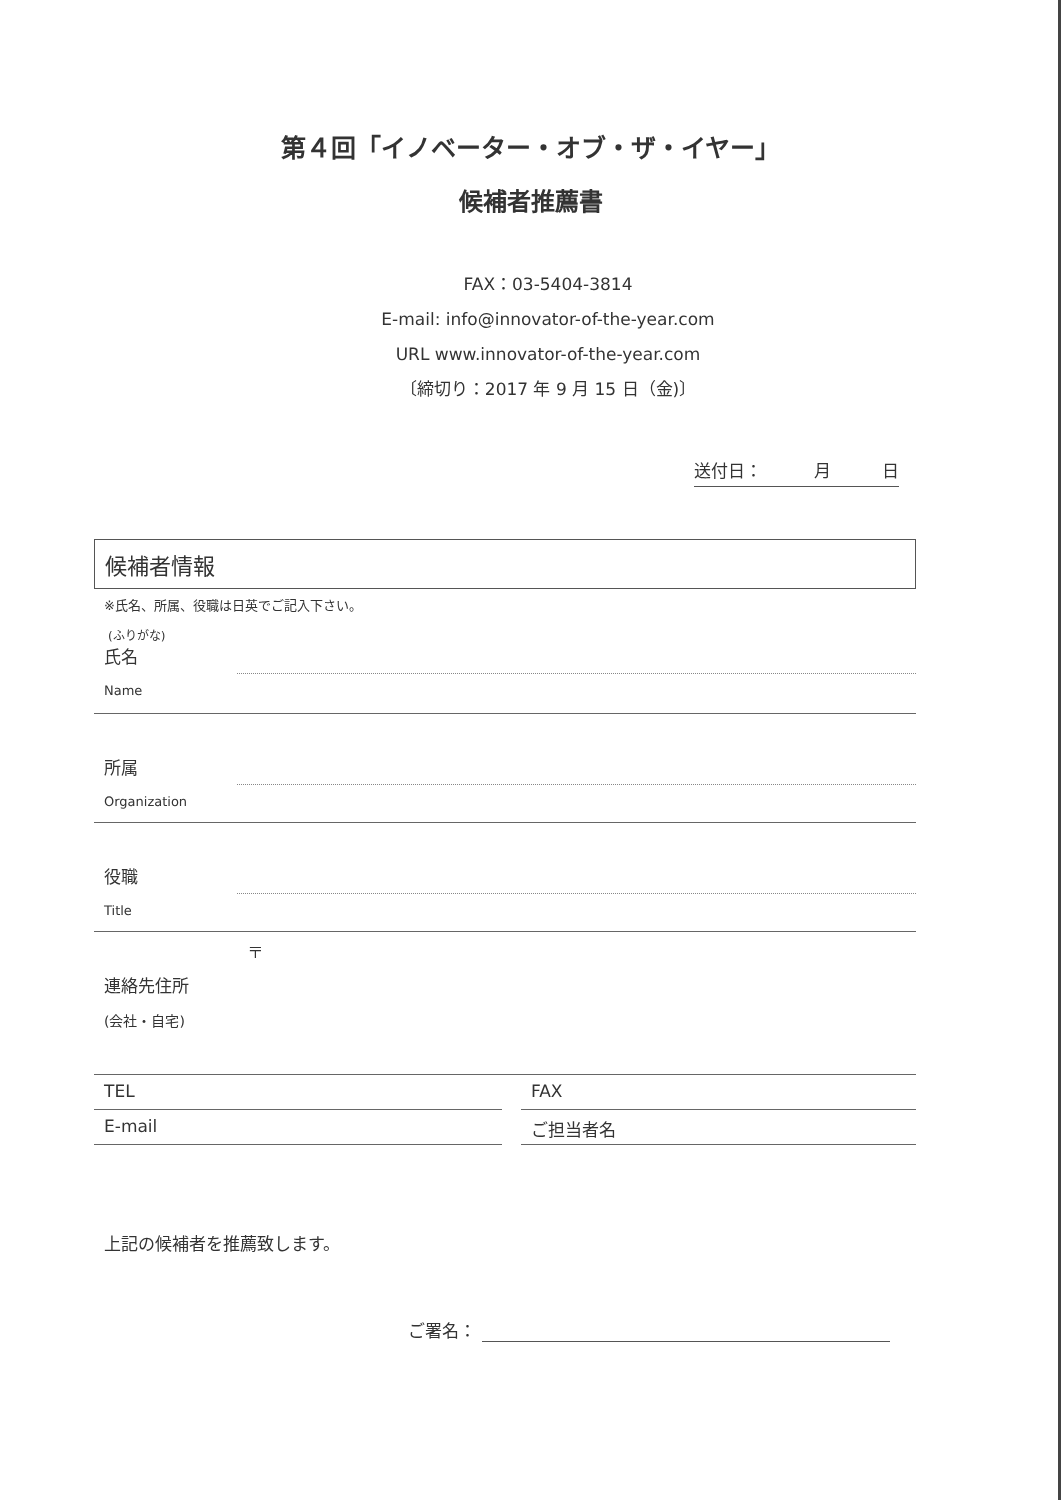第４回「イノベーター・オブ・ザ・イヤー」
候補者推薦書
FAX：03-5404-3814
E-mail: info@innovator-of-the-year.com
URL www.innovator-of-the-year.com
〔締切り：2017 年 9 月 15 日（金)〕
送付日： 月 日
候補者情報
※氏名、所属、役職は日英でご記入下さい。
(ふりがな)
氏名
Name
所属
Organization
役職
Title
〒
連絡先住所
(会社・自宅)
TEL FAX
E-mail ご担当者名
上記の候補者を推薦致します。
ご署名：